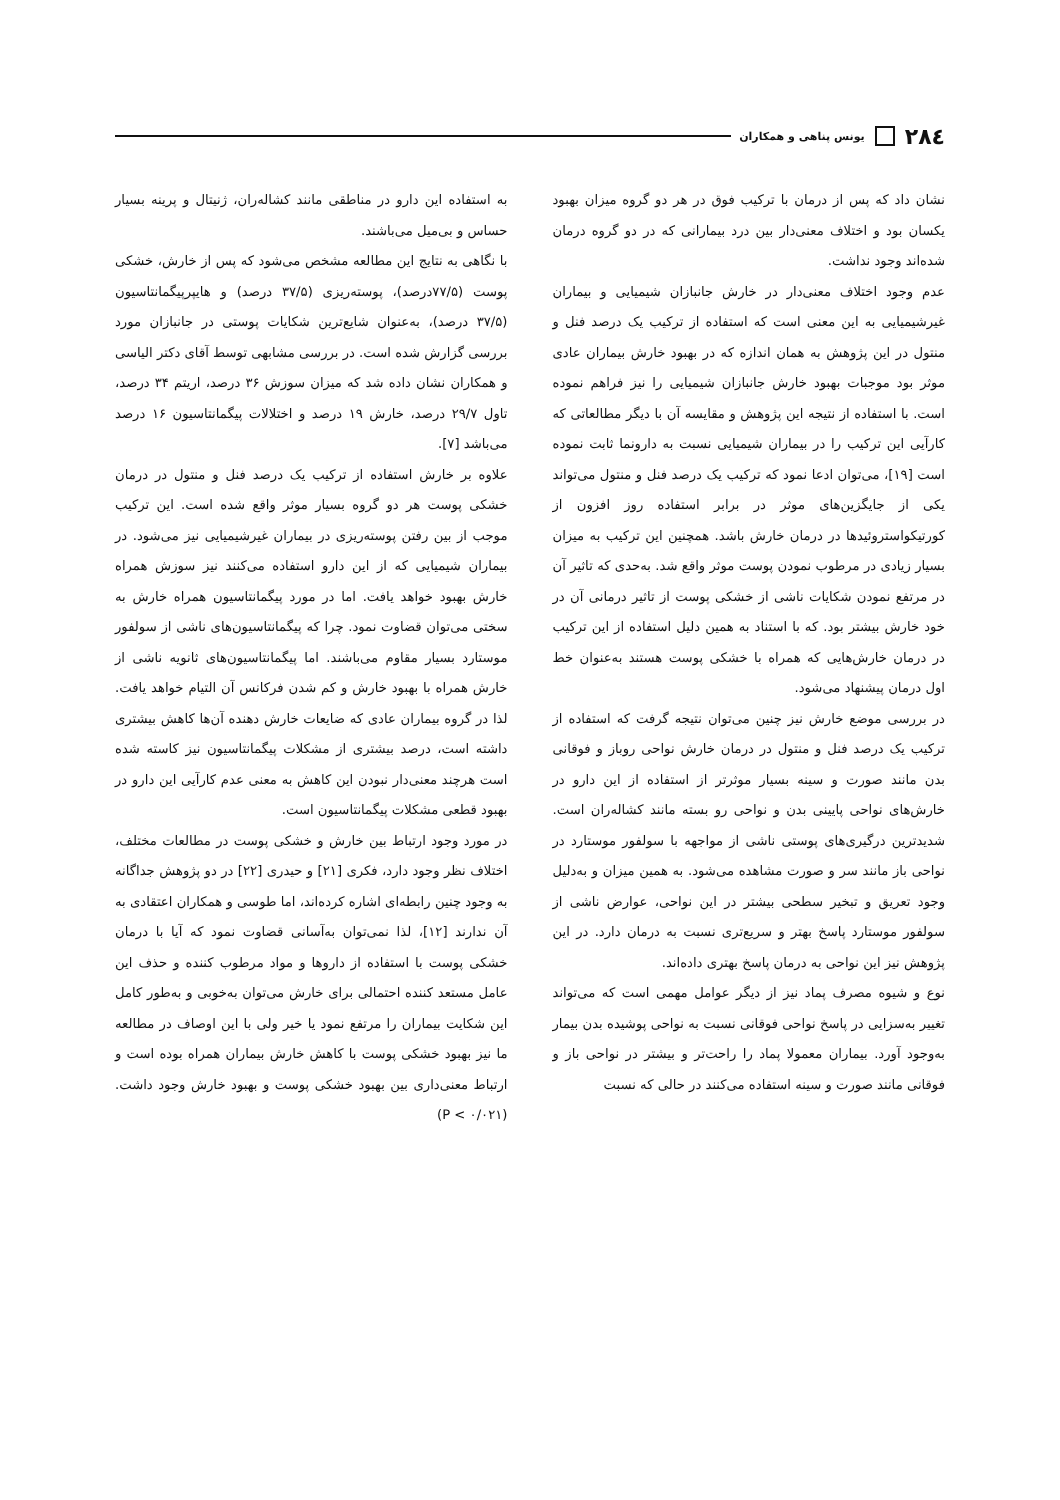۲۸٤ یونس پناهی و همکاران
نشان داد که پس از درمان با ترکیب فوق در هر دو گروه میزان بهبود یکسان بود و اختلاف معنی‌دار بین درد بیمارانی که در دو گروه درمان شده‌اند وجود نداشت.
عدم وجود اختلاف معنی‌دار در خارش جانبازان شیمیایی و بیماران غیرشیمیایی به این معنی است که استفاده از ترکیب یک درصد فنل و منتول در این پژوهش به همان اندازه که در بهبود خارش بیماران عادی موثر بود موجبات بهبود خارش جانبازان شیمیایی را نیز فراهم نموده است. با استفاده از نتیجه این پژوهش و مقایسه آن با دیگر مطالعاتی که کارآیی این ترکیب را در بیماران شیمیایی نسبت به دارونما ثابت نموده است [۱۹]، می‌توان ادعا نمود که ترکیب یک درصد فنل و منتول می‌تواند یکی از جایگزین‌های موثر در برابر استفاده روز افزون از کورتیکواستروئیدها در درمان خارش باشد. همچنین این ترکیب به میزان بسیار زیادی در مرطوب نمودن پوست موثر واقع شد. به‌حدی که تاثیر آن در مرتفع نمودن شکایات ناشی از خشکی پوست از تاثیر درمانی آن در خود خارش بیشتر بود. که با استناد به همین دلیل استفاده از این ترکیب در درمان خارش‌هایی که همراه با خشکی پوست هستند به‌عنوان خط اول درمان پیشنهاد می‌شود.
در بررسی موضع خارش نیز چنین می‌توان نتیجه گرفت که استفاده از ترکیب یک درصد فنل و منتول در درمان خارش نواحی روباز و فوقانی بدن مانند صورت و سینه بسیار موثرتر از استفاده از این دارو در خارش‌های نواحی پایینی بدن و نواحی رو بسته مانند کشاله‌ران است. شدیدترین درگیری‌های پوستی ناشی از مواجهه با سولفور موستارد در نواحی باز مانند سر و صورت مشاهده می‌شود. به همین میزان و به‌دلیل وجود تعریق و تبخیر سطحی بیشتر در این نواحی، عوارض ناشی از سولفور موستارد پاسخ بهتر و سریع‌تری نسبت به درمان دارد. در این پژوهش نیز این نواحی به درمان پاسخ بهتری داده‌اند.
نوع و شیوه مصرف پماد نیز از دیگر عوامل مهمی است که می‌تواند تغییر به‌سزایی در پاسخ نواحی فوقانی نسبت به نواحی پوشیده بدن بیمار به‌وجود آورد. بیماران معمولا پماد را راحت‌تر و بیشتر در نواحی باز و فوقانی مانند صورت و سینه استفاده می‌کنند در حالی که نسبت
به استفاده این دارو در مناطقی مانند کشاله‌ران، ژنیتال و پرینه بسیار حساس و بی‌میل می‌باشند.
با نگاهی به نتایج این مطالعه مشخص می‌شود که پس از خارش، خشکی پوست (۷۷/۵درصد)، پوسته‌ریزی (۳۷/۵ درصد) و هایپرپیگمانتاسیون (۳۷/۵ درصد)، به‌عنوان شایع‌ترین شکایات پوستی در جانبازان مورد بررسی گزارش شده است. در بررسی مشابهی توسط آقای دکتر الیاسی و همکاران نشان داده شد که میزان سوزش ۳۶ درصد، اریتم ۳۴ درصد، تاول ۲۹/۷ درصد، خارش ۱۹ درصد و اختلالات پیگمانتاسیون ۱۶ درصد می‌باشد [۷].
علاوه بر خارش استفاده از ترکیب یک درصد فنل و منتول در درمان خشکی پوست هر دو گروه بسیار موثر واقع شده است. این ترکیب موجب از بین رفتن پوسته‌ریزی در بیماران غیرشیمیایی نیز می‌شود. در بیماران شیمیایی که از این دارو استفاده می‌کنند نیز سوزش همراه خارش بهبود خواهد یافت. اما در مورد پیگمانتاسیون همراه خارش به سختی می‌توان قضاوت نمود. چرا که پیگمانتاسیون‌های ناشی از سولفور موستارد بسیار مقاوم می‌باشند. اما پیگمانتاسیون‌های ثانویه ناشی از خارش همراه با بهبود خارش و کم شدن فرکانس آن التیام خواهد یافت. لذا در گروه بیماران عادی که ضایعات خارش دهنده آن‌ها کاهش بیشتری داشته است، درصد بیشتری از مشکلات پیگمانتاسیون نیز کاسته شده است هرچند معنی‌دار نبودن این کاهش به معنی عدم کارآیی این دارو در بهبود قطعی مشکلات پیگمانتاسیون است.
در مورد وجود ارتباط بین خارش و خشکی پوست در مطالعات مختلف، اختلاف نظر وجود دارد، فکری [۲۱] و حیدری [۲۲] در دو پژوهش جداگانه به وجود چنین رابطه‌ای اشاره کرده‌اند، اما طوسی و همکاران اعتقادی به آن ندارند [۱۲]، لذا نمی‌توان به‌آسانی قضاوت نمود که آیا با درمان خشکی پوست با استفاده از داروها و مواد مرطوب کننده و حذف این عامل مستعد کننده احتمالی برای خارش می‌توان به‌خوبی و به‌طور کامل این شکایت بیماران را مرتفع نمود یا خیر ولی با این اوصاف در مطالعه ما نیز بهبود خشکی پوست با کاهش خارش بیماران همراه بوده است و ارتباط معنی‌داری بین بهبود خشکی پوست و بهبود خارش وجود داشت. (P < ۰/۰۲۱)